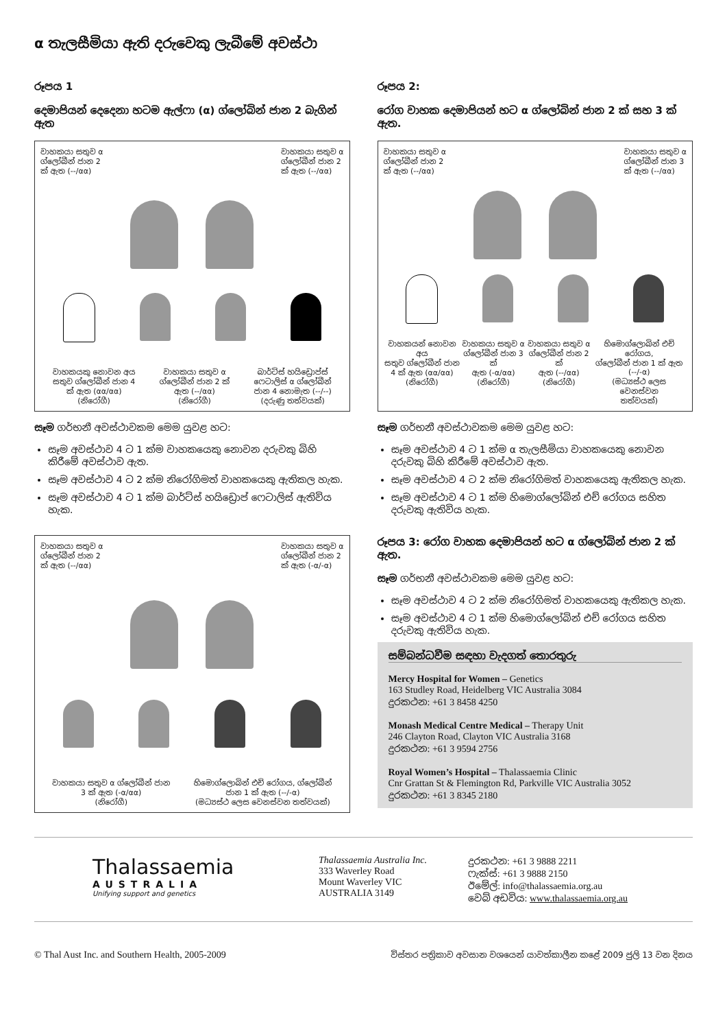α තැලසීමියා ඇති දරුවෙකු ලැබීමේ අවස්ථා
රූපය 1
දෙමාපියන් දෙදෙනා හටම ඇල්ෆා (α) ග්ලෝබින් ජාන 2 බැගින් ඇත
වාහකයා සතුව α
ග්ලෝබීන් ජාන 2
ක් ඇත (--/αα) වාහකයා සතුව α
ග්ලෝබීන් ජාන 2
ක් ඇත (--/αα)
වාහකයකු නොවන අය
සතුව ග්ලෝබීන් ජාන 4
ක් ඇත (αα/αα)
(නිරෝගී) වාහකයා සතුව α
ග්ලෝබීන් ජාන 2 ක්
ඇත (--/αα)
(නිරෝගී) බාර්ට්ස් හයිඩ්‍රොප්ස්
ෆෙටාලිස් α ග්ලෝබීන්
ජාන 4 නොමැත (--/--)
(දරුණු තත්වයක්)
සෑම ගර්භනී අවස්ථාවකම මෙම යුවළ හට:
සෑම අවස්ථාව 4 ට 1 ක්ම වාහකයෙකු නොවන දරුවකු බිහි කිරීමේ අවස්ථාව ඇත.
සෑම අවස්ථාව 4 ට 2 ක්ම නිරෝගිමත් වාහකයෙකු ඇතිකල හැක.
සෑම අවස්ථාව 4 ට 1 ක්ම බාර්ට්ස් හයිඩ්‍රොප් ෆෙටාලිස් ඇතිවිය හැක.
රූපය 2:
රෝග වාහක දෙමාපියන් හට α ග්ලෝබින් ජාන 2 ක් සහ 3 ක් ඇත.
වාහකයා සතුව α
ග්ලෝබීන් ජාන 2
ක් ඇත (--/αα) වාහකයා සතුව α
ග්ලෝබීන් ජාන 3
ක් ඇත (--/αα)
වාහකයන් නොවන අය
සතුව ග්ලෝබීන් ජාන
4 ක් ඇත (αα/αα)
(නිරෝගී) වාහකයා සතුව α
ග්ලෝබීන් ජාන 3 ක්
ඇත (-α/αα)
(නිරෝගී) වාහකයා සතුව α
ග්ලෝබීන් ජාන 2 ක්
ඇත (--/αα)
(නිරෝගී) හිමොග්ලොබින් එච් රෝගය,
ග්ලෝබීන් ජාන 1 ක් ඇත
(--/-α)
(මධ්‍යස්ථ ලෙස වෙනස්වන
තත්වයක්)
සෑම ගර්භනී අවස්ථාවකම මෙම යුවළ හට:
සෑම අවස්ථාව 4 ට 1 ක්ම α තැලසීමියා වාහකයෙකු නොවන දරුවකු බිහි කිරීමේ අවස්ථාව ඇත.
සෑම අවස්ථාව 4 ට 2 ක්ම නිරෝගිමත් වාහකයෙකු ඇතිකල හැක.
සෑම අවස්ථාව 4 ට 1 ක්ම හිමොග්ලෝබින් එච් රෝගය සහිත දරුවකු ඇතිවිය හැක.
වාහකයා සතුව α
ග්ලෝබීන් ජාන 2
ක් ඇත (--/αα) වාහකයා සතුව α
ග්ලෝබීන් ජාන 2
ක් ඇත (-α/-α)
වාහකයා සතුව α ග්ලෝබීන් ජාන
3 ක් ඇත (-α/αα)
(නිරෝගී) හිමොග්ලොබින් එච් රෝගය, ග්ලෝබීන්
ජාන 1 ක් ඇත (--/-α)
(මධ්‍යස්ථ ලෙස වෙනස්වන තත්වයක්)
රූපය 3: රෝග වාහක දෙමාපියන් හට α ග්ලෝබින් ජාන 2 ක් ඇත.
සෑම ගර්භනී අවස්ථාවකම මෙම යුවළ හට:
සෑම අවස්ථාව 4 ට 2 ක්ම නිරෝගිමත් වාහකයෙකු ඇතිකල හැක.
සෑම අවස්ථාව 4 ට 1 ක්ම හිමොග්ලෝබින් එච් රෝගය සහිත දරුවකු ඇතිවිය හැක.
සම්බන්ධවීම සඳහා වැදගත් තොරතුරු
Mercy Hospital for Women – Genetics
163 Studley Road, Heidelberg VIC Australia 3084
දුරකථන: +61 3 8458 4250
Monash Medical Centre Medical – Therapy Unit
246 Clayton Road, Clayton VIC Australia 3168
දුරකථන: +61 3 9594 2756
Royal Women’s Hospital – Thalassaemia Clinic
Cnr Grattan St & Flemington Rd, Parkville VIC Australia 3052
දුරකථන: +61 3 8345 2180
Thalassaemia
AUSTRALIA
Unifying support and genetics
Thalassaemia Australia Inc.
333 Waverley Road
Mount Waverley VIC
AUSTRALIA 3149
දුරකථන: +61 3 9888 2211
ෆැක්ස්: +61 3 9888 2150
ඊමේල්: info@thalassaemia.org.au
වෙබ් අඩවිය: www.thalassaemia.org.au
© Thal Aust Inc. and Southern Health, 2005-2009 විස්තර පත්‍රිකාව අවසාන වශයෙන් යාවත්කාලීන කළේ 2009 ජුලි 13 වන දිනය